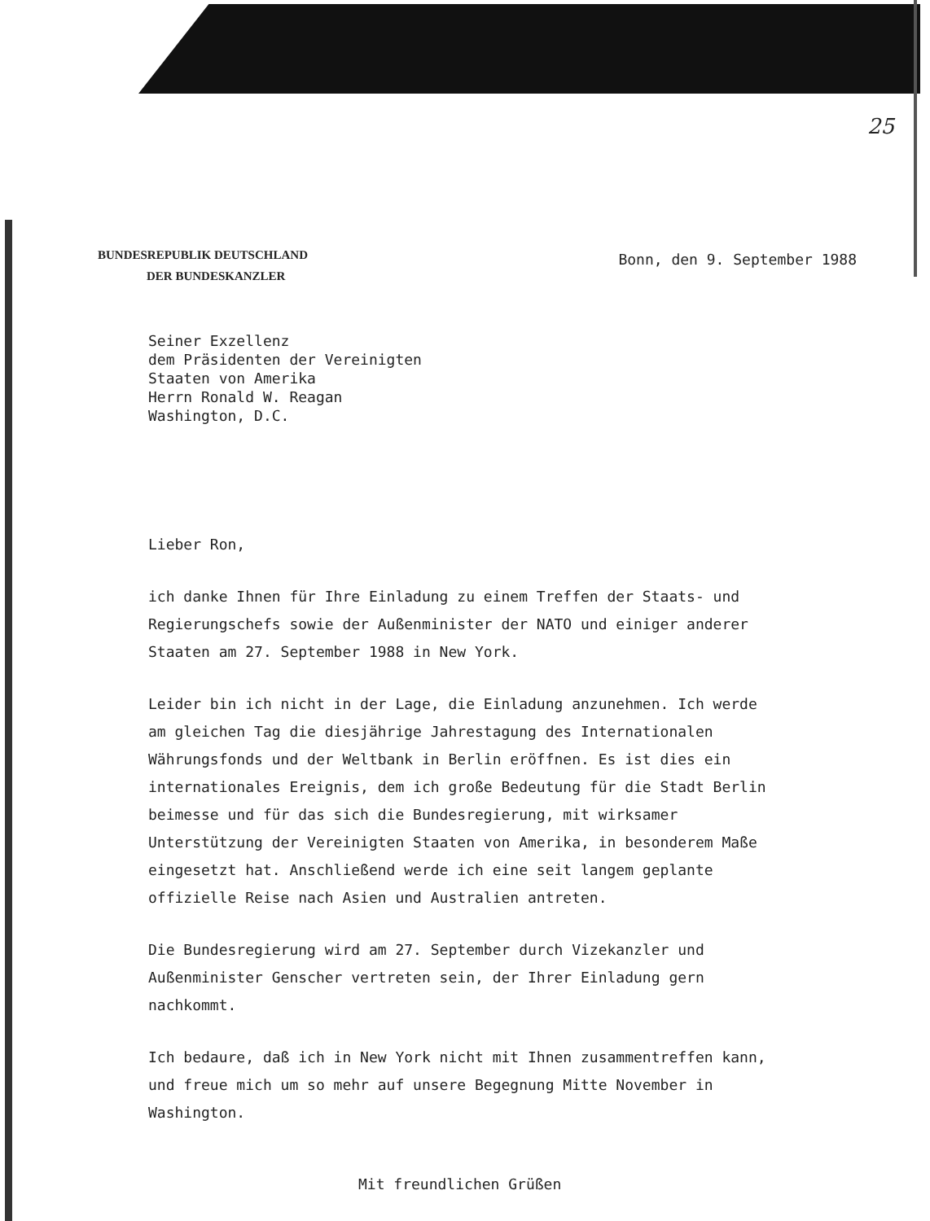25
BUNDESREPUBLIK DEUTSCHLAND
DER BUNDESKANZLER
Bonn, den 9. September 1988
Seiner Exzellenz
dem Präsidenten der Vereinigten
Staaten von Amerika
Herrn Ronald W. Reagan
Washington, D.C.
Lieber Ron,
ich danke Ihnen für Ihre Einladung zu einem Treffen der Staats- und Regierungschefs sowie der Außenminister der NATO und einiger anderer Staaten am 27. September 1988 in New York.
Leider bin ich nicht in der Lage, die Einladung anzunehmen. Ich werde am gleichen Tag die diesjährige Jahrestagung des Internationalen Währungsfonds und der Weltbank in Berlin eröffnen. Es ist dies ein internationales Ereignis, dem ich große Bedeutung für die Stadt Berlin beimesse und für das sich die Bundesregierung, mit wirksamer Unterstützung der Vereinigten Staaten von Amerika, in besonderem Maße eingesetzt hat. Anschließend werde ich eine seit langem geplante offizielle Reise nach Asien und Australien antreten.
Die Bundesregierung wird am 27. September durch Vizekanzler und Außenminister Genscher vertreten sein, der Ihrer Einladung gern nachkommt.
Ich bedaure, daß ich in New York nicht mit Ihnen zusammentreffen kann, und freue mich um so mehr auf unsere Begegnung Mitte November in Washington.
Mit freundlichen Grüßen